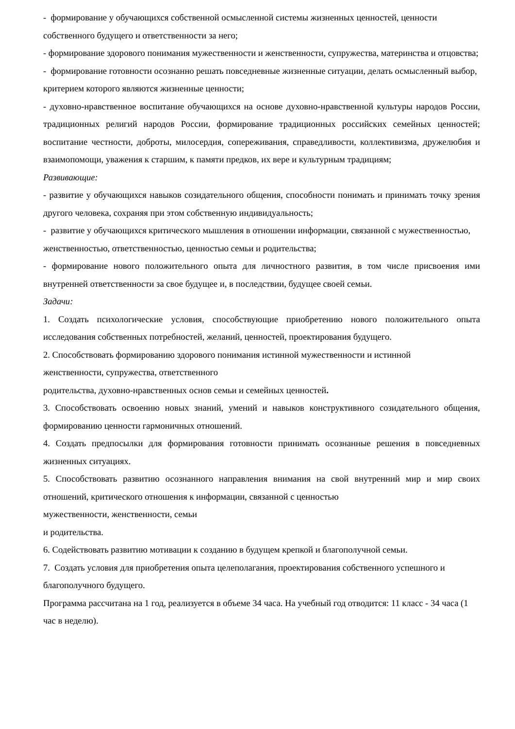- формирование у обучающихся собственной осмысленной системы жизненных ценностей, ценности собственного будущего и ответственности за него;
- формирование здорового понимания мужественности и женственности, супружества, материнства и отцовства;
- формирование готовности осознанно решать повседневные жизненные ситуации, делать осмысленный выбор, критерием которого являются жизненные ценности;
- духовно-нравственное воспитание обучающихся на основе духовно-нравственной культуры народов России, традиционных религий народов России, формирование традиционных российских семейных ценностей; воспитание честности, доброты, милосердия, сопереживания, справедливости, коллективизма, дружелюбия и взаимопомощи, уважения к старшим, к памяти предков, их вере и культурным традициям;
Развивающие:
- развитие у обучающихся навыков созидательного общения, способности понимать и принимать точку зрения другого человека, сохраняя при этом собственную индивидуальность;
- развитие у обучающихся критического мышления в отношении информации, связанной с мужественностью, женственностью, ответственностью, ценностью семьи и родительства;
- формирование нового положительного опыта для личностного развития, в том числе присвоения ими внутренней ответственности за свое будущее и, в последствии, будущее своей семьи.
Задачи:
1. Создать психологические условия, способствующие приобретению нового положительного опыта исследования собственных потребностей, желаний, ценностей, проектирования будущего.
2. Способствовать формированию здорового понимания истинной мужественности и истинной
женственности, супружества, ответственного
родительства, духовно-нравственных основ семьи и семейных ценностей.
3. Способствовать освоению новых знаний, умений и навыков конструктивного созидательного общения, формированию ценности гармоничных отношений.
4. Создать предпосылки для формирования готовности принимать осознанные решения в повседневных жизненных ситуациях.
5. Способствовать развитию осознанного направления внимания на свой внутренний мир и мир своих отношений, критического отношения к информации, связанной с ценностью
мужественности, женственности, семьи
и родительства.
6. Содействовать развитию мотивации к созданию в будущем крепкой и благополучной семьи.
7. Создать условия для приобретения опыта целеполагания, проектирования собственного успешного и благополучного будущего.
Программа рассчитана на 1 год, реализуется в объеме 34 часа. На учебный год отводится: 11 класс - 34 часа (1 час в неделю).